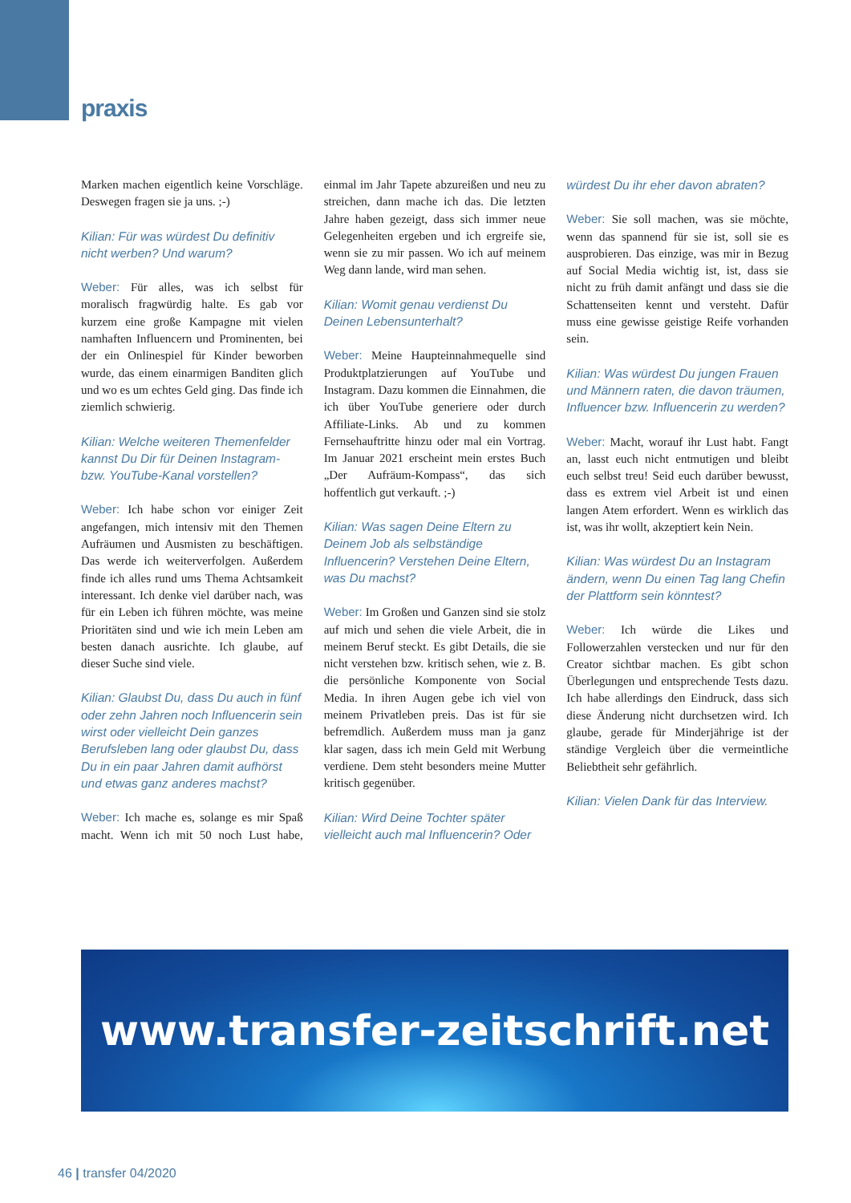praxis
Marken machen eigentlich keine Vorschläge. Deswegen fragen sie ja uns. ;-)
Kilian: Für was würdest Du definitiv nicht werben? Und warum?
Weber: Für alles, was ich selbst für moralisch fragwürdig halte. Es gab vor kurzem eine große Kampagne mit vielen namhaften Influencern und Prominenten, bei der ein Onlinespiel für Kinder beworben wurde, das einem einarmigen Banditen glich und wo es um echtes Geld ging. Das finde ich ziemlich schwierig.
Kilian: Welche weiteren Themenfelder kannst Du Dir für Deinen Instagram- bzw. YouTube-Kanal vorstellen?
Weber: Ich habe schon vor einiger Zeit angefangen, mich intensiv mit den Themen Aufräumen und Ausmisten zu beschäftigen. Das werde ich weiterverfolgen. Außerdem finde ich alles rund ums Thema Achtsamkeit interessant. Ich denke viel darüber nach, was für ein Leben ich führen möchte, was meine Prioritäten sind und wie ich mein Leben am besten danach ausrichte. Ich glaube, auf dieser Suche sind viele.
Kilian: Glaubst Du, dass Du auch in fünf oder zehn Jahren noch Influencerin sein wirst oder vielleicht Dein ganzes Berufsleben lang oder glaubst Du, dass Du in ein paar Jahren damit aufhörst und etwas ganz anderes machst?
Weber: Ich mache es, solange es mir Spaß macht. Wenn ich mit 50 noch Lust habe, einmal im Jahr Tapete abzureißen und neu zu streichen, dann mache ich das. Die letzten Jahre haben gezeigt, dass sich immer neue Gelegenheiten ergeben und ich ergreife sie, wenn sie zu mir passen. Wo ich auf meinem Weg dann lande, wird man sehen.
Kilian: Womit genau verdienst Du Deinen Lebensunterhalt?
Weber: Meine Haupteinnahmequelle sind Produktplatzierungen auf YouTube und Instagram. Dazu kommen die Einnahmen, die ich über YouTube generiere oder durch Affiliate-Links. Ab und zu kommen Fernsehauftritte hinzu oder mal ein Vortrag. Im Januar 2021 erscheint mein erstes Buch „Der Aufräum-Kompass“, das sich hoffentlich gut verkauft. ;-)
Kilian: Was sagen Deine Eltern zu Deinem Job als selbständige Influencerin? Verstehen Deine Eltern, was Du machst?
Weber: Im Großen und Ganzen sind sie stolz auf mich und sehen die viele Arbeit, die in meinem Beruf steckt. Es gibt Details, die sie nicht verstehen bzw. kritisch sehen, wie z. B. die persönliche Komponente von Social Media. In ihren Augen gebe ich viel von meinem Privatleben preis. Das ist für sie befremdlich. Außerdem muss man ja ganz klar sagen, dass ich mein Geld mit Werbung verdiene. Dem steht besonders meine Mutter kritisch gegenüber.
Kilian: Wird Deine Tochter später vielleicht auch mal Influencerin? Oder würdest Du ihr eher davon abraten?
Weber: Sie soll machen, was sie möchte, wenn das spannend für sie ist, soll sie es ausprobieren. Das einzige, was mir in Bezug auf Social Media wichtig ist, ist, dass sie nicht zu früh damit anfängt und dass sie die Schattenseiten kennt und versteht. Dafür muss eine gewisse geistige Reife vorhanden sein.
Kilian: Was würdest Du jungen Frauen und Männern raten, die davon träumen, Influencer bzw. Influencerin zu werden?
Weber: Macht, worauf ihr Lust habt. Fangt an, lasst euch nicht entmutigen und bleibt euch selbst treu! Seid euch darüber bewusst, dass es extrem viel Arbeit ist und einen langen Atem erfordert. Wenn es wirklich das ist, was ihr wollt, akzeptiert kein Nein.
Kilian: Was würdest Du an Instagram ändern, wenn Du einen Tag lang Chefin der Plattform sein könntest?
Weber: Ich würde die Likes und Followerzahlen verstecken und nur für den Creator sichtbar machen. Es gibt schon Überlegungen und entsprechende Tests dazu. Ich habe allerdings den Eindruck, dass sich diese Änderung nicht durchsetzen wird. Ich glaube, gerade für Minderjährige ist der ständige Vergleich über die vermeintliche Beliebtheit sehr gefährlich.
Kilian: Vielen Dank für das Interview.
www.transfer-zeitschrift.net
46 | transfer 04/2020